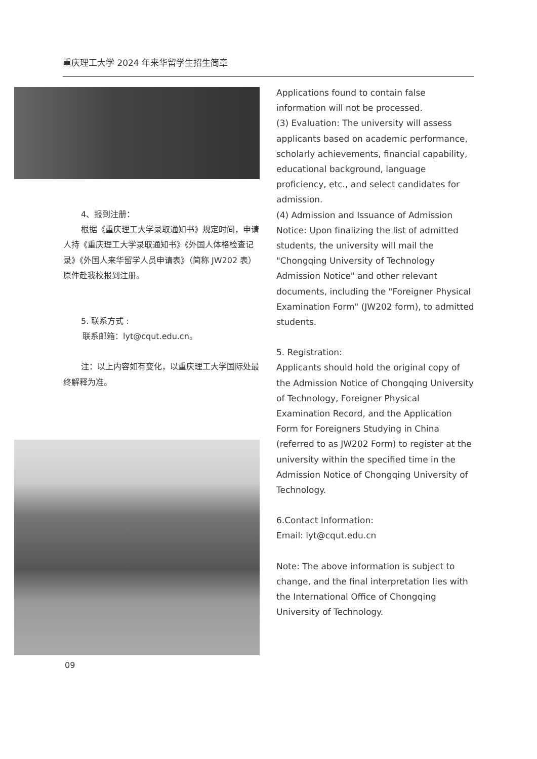重庆理工大学 2024 年来华留学生招生简章
4、报到注册：
根据《重庆理工大学录取通知书》规定时间，申请人持《重庆理工大学录取通知书》《外国人体格检查记录》《外国人来华留学人员申请表》（简称 JW202 表）原件赴我校报到注册。
5. 联系方式 :
联系邮箱：lyt@cqut.edu.cn。
注：以上内容如有变化，以重庆理工大学国际处最终解释为准。
Applications found to contain false information will not be processed.
(3) Evaluation: The university will assess applicants based on academic performance, scholarly achievements, financial capability, educational background, language proficiency, etc., and select candidates for admission.
(4) Admission and Issuance of Admission Notice: Upon finalizing the list of admitted students, the university will mail the "Chongqing University of Technology Admission Notice" and other relevant documents, including the "Foreigner Physical Examination Form" (JW202 form), to admitted students.
5. Registration:
Applicants should hold the original copy of the Admission Notice of Chongqing University of Technology, Foreigner Physical Examination Record, and the Application Form for Foreigners Studying in China (referred to as JW202 Form) to register at the university within the specified time in the Admission Notice of Chongqing University of Technology.
6.Contact Information:
Email: lyt@cqut.edu.cn
Note: The above information is subject to change, and the final interpretation lies with the International Office of Chongqing University of Technology.
09